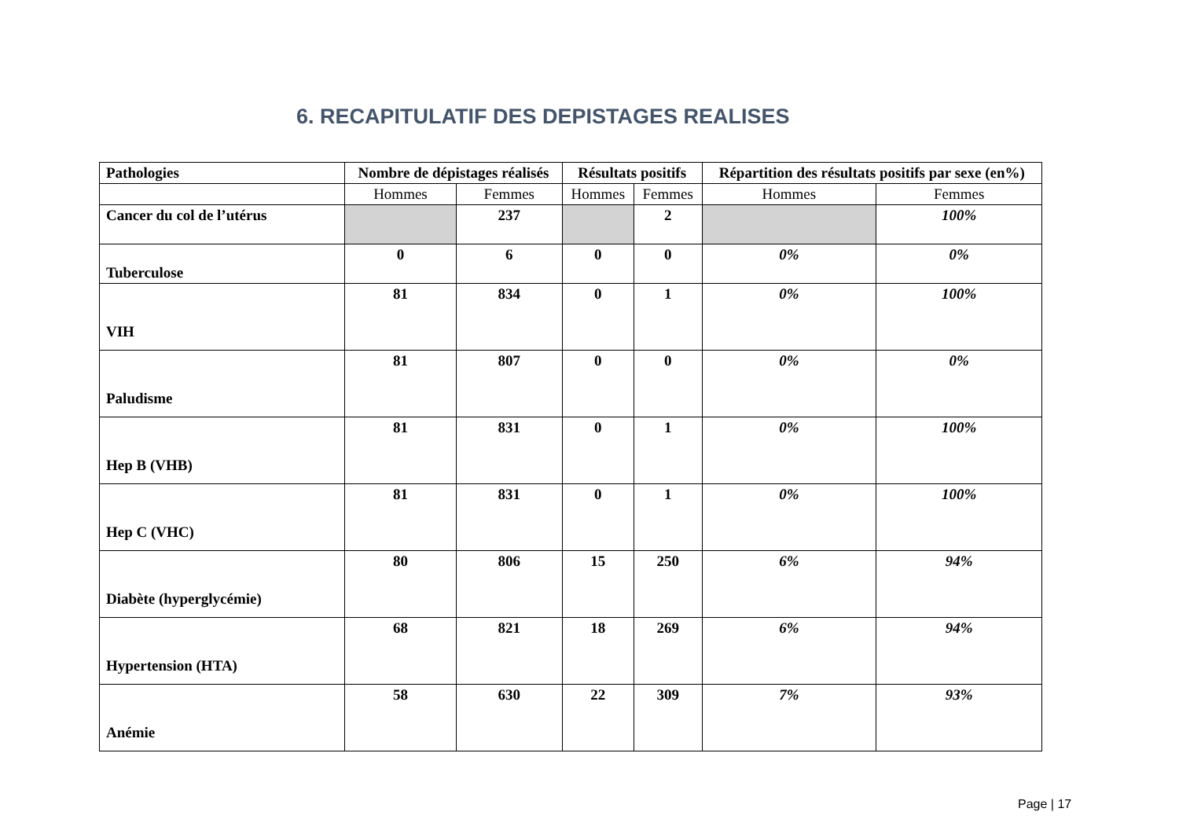6. RECAPITULATIF DES DEPISTAGES REALISES
| Pathologies | Nombre de dépistages réalisés | | Résultats positifs | | Répartition des résultats positifs par sexe (en%) | |
| --- | --- | --- | --- | --- | --- | --- |
| | Hommes | Femmes | Hommes | Femmes | Hommes | Femmes |
| Cancer du col de l’utérus | | 237 | | 2 | | 100% |
| Tuberculose | 0 | 6 | 0 | 0 | 0% | 0% |
| VIH | 81 | 834 | 0 | 1 | 0% | 100% |
| Paludisme | 81 | 807 | 0 | 0 | 0% | 0% |
| Hep B (VHB) | 81 | 831 | 0 | 1 | 0% | 100% |
| Hep C (VHC) | 81 | 831 | 0 | 1 | 0% | 100% |
| Diabète (hyperglycémie) | 80 | 806 | 15 | 250 | 6% | 94% |
| Hypertension (HTA) | 68 | 821 | 18 | 269 | 6% | 94% |
| Anémie | 58 | 630 | 22 | 309 | 7% | 93% |
Page | 17